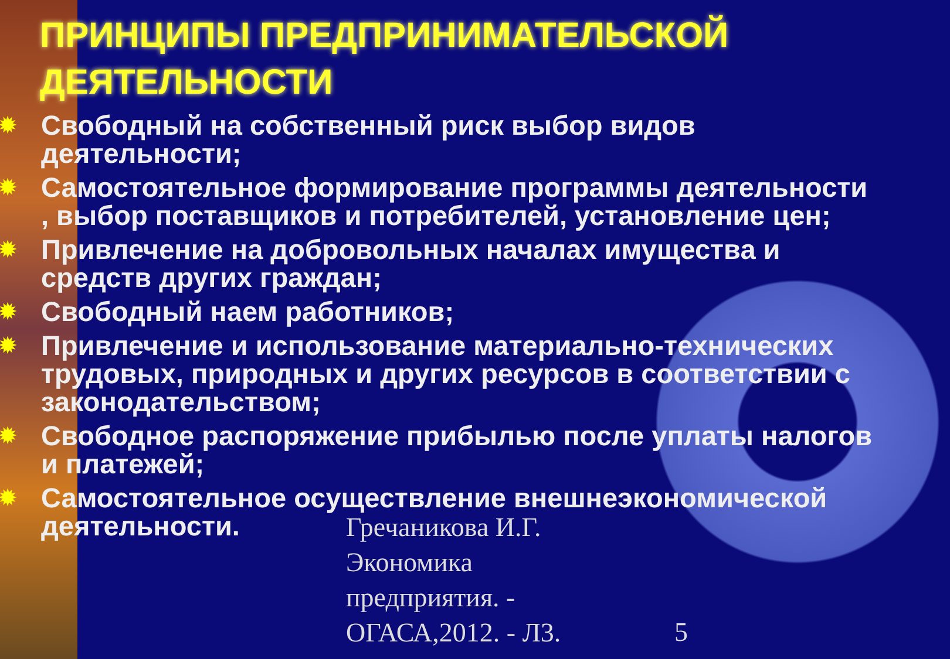ПРИНЦИПЫ ПРЕДПРИНИМАТЕЛЬСКОЙ ДЕЯТЕЛЬНОСТИ
✹ Свободный на собственный риск выбор видов деятельности;
✹ Самостоятельное формирование программы деятельности , выбор поставщиков и потребителей, установление цен;
✹ Привлечение на добровольных началах имущества и средств других граждан;
✹ Свободный наем работников;
✹ Привлечение и использование материально-технических трудовых, природных и других ресурсов в соответствии с законодательством;
✹ Свободное распоряжение прибылью после уплаты налогов и платежей;
✹ Самостоятельное осуществление внешнеэкономической деятельности.
Гречаникова И.Г.
Экономика
предприятия. -
ОГАСА,2012. - Л3.
5